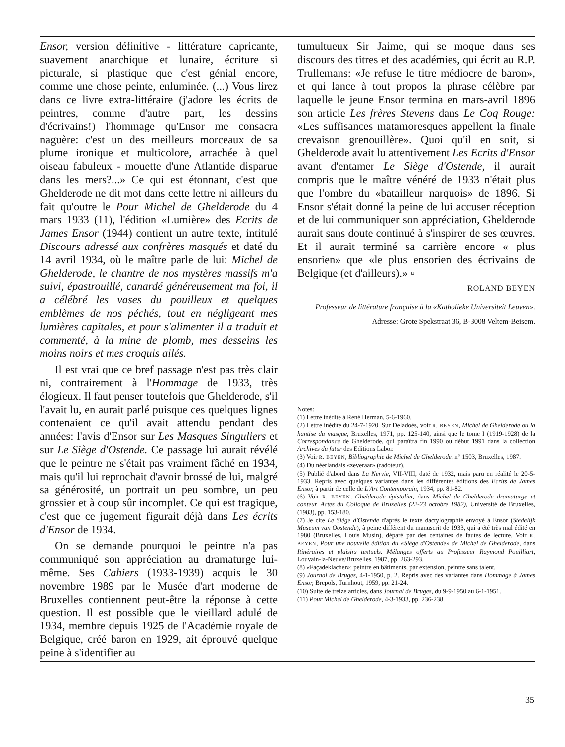Ensor, version définitive - littérature capricante, suavement anarchique et lunaire, écriture si picturale, si plastique que c'est génial encore, comme une chose peinte, enluminée. (...) Vous lirez dans ce livre extra-littéraire (j'adore les écrits de peintres, comme d'autre part, les dessins d'écrivains!) l'hommage qu'Ensor me consacra naguère: c'est un des meilleurs morceaux de sa plume ironique et multicolore, arrachée à quel oiseau fabuleux - mouette d'une Atlantide disparue dans les mers?...» Ce qui est étonnant, c'est que Ghelderode ne dit mot dans cette lettre ni ailleurs du fait qu'outre le Pour Michel de Ghelderode du 4 mars 1933 (11), l'édition «Lumière» des Ecrits de James Ensor (1944) contient un autre texte, intitulé Discours adressé aux confrères masqués et daté du 14 avril 1934, où le maître parle de lui: Michel de Ghelderode, le chantre de nos mystères massifs m'a suivi, épastrouillé, canardé généreusement ma foi, il a célébré les vases du pouilleux et quelques emblèmes de nos péchés, tout en négligeant mes lumières capitales, et pour s'alimenter il a traduit et commenté, à la mine de plomb, mes desseins les moins noirs et mes croquis ailés.
Il est vrai que ce bref passage n'est pas très clair ni, contrairement à l'Hommage de 1933, très élogieux. Il faut penser toutefois que Ghelderode, s'il l'avait lu, en aurait parlé puisque ces quelques lignes contenaient ce qu'il avait attendu pendant des années: l'avis d'Ensor sur Les Masques Singuliers et sur Le Siège d'Ostende. Ce passage lui aurait révélé que le peintre ne s'était pas vraiment fâché en 1934, mais qu'il lui reprochait d'avoir brossé de lui, malgré sa générosité, un portrait un peu sombre, un peu grossier et à coup sûr incomplet. Ce qui est tragique, c'est que ce jugement figurait déjà dans Les écrits d'Ensor de 1934.
On se demande pourquoi le peintre n'a pas communiqué son appréciation au dramaturge lui-même. Ses Cahiers (1933-1939) acquis le 30 novembre 1989 par le Musée d'art moderne de Bruxelles contiennent peut-être la réponse à cette question. Il est possible que le vieillard adulé de 1934, membre depuis 1925 de l'Académie royale de Belgique, créé baron en 1929, ait éprouvé quelque peine à s'identifier au
tumultueux Sir Jaime, qui se moque dans ses discours des titres et des académies, qui écrit au R.P. Trullemans: «Je refuse le titre médiocre de baron», et qui lance à tout propos la phrase célèbre par laquelle le jeune Ensor termina en mars-avril 1896 son article Les frères Stevens dans Le Coq Rouge: «Les suffisances matamoresques appellent la finale crevaison grenouillère». Quoi qu'il en soit, si Ghelderode avait lu attentivement Les Ecrits d'Ensor avant d'entamer Le Siège d'Ostende, il aurait compris que le maître vénéré de 1933 n'était plus que l'ombre du «batailleur narquois» de 1896. Si Ensor s'était donné la peine de lui accuser réception et de lui communiquer son appréciation, Ghelderode aurait sans doute continué à s'inspirer de ses œuvres. Et il aurait terminé sa carrière encore « plus ensorien» que «le plus ensorien des écrivains de Belgique (et d'ailleurs).» ▫
ROLAND BEYEN
Professeur de littérature française à la «Katholieke Universiteit Leuven».
Adresse: Grote Spekstraat 36, B-3008 Veltem-Beisem.
Notes:
(1) Lettre inédite à René Herman, 5-6-1960.
(2) Lettre inédite du 24-7-1920. Sur Deladoès, voir R. BEYEN, Michel de Ghelderode ou la hantise du masque, Bruxelles, 1971, pp. 125-140, ainsi que le tome I (1919-1928) de la Correspondance de Ghelderode, qui paraîtra fin 1990 ou début 1991 dans la collection Archives du futur des Editions Labor.
(3) Voir R. BEYEN, Bibliographie de Michel de Ghelderode, n° 1503, Bruxelles, 1987.
(4) Du néerlandais «zeveraar» (radoteur).
(5) Publié d'abord dans La Nervie, VII-VIII, daté de 1932, mais paru en réalité le 20-5-1933. Repris avec quelques variantes dans les différentes éditions des Ecrits de James Ensor, à partir de celle de L'Art Contemporain, 1934, pp. 81-82.
(6) Voir R. BEYEN, Ghelderode épistolier, dans Michel de Ghelderode dramaturge et conteur. Actes du Colloque de Bruxelles (22-23 octobre 1982), Université de Bruxelles, (1983), pp. 153-180.
(7) Je cite Le Siège d'Ostende d'après le texte dactylographié envoyé à Ensor (Stedelijk Museum van Oostende), à peine différent du manuscrit de 1933, qui a été très mal édité en 1980 (Bruxelles, Louis Musin), déparé par des centaines de fautes de lecture. Voir R. BEYEN, Pour une nouvelle édition du «Siège d'Ostende» de Michel de Ghelderode, dans Itinéraires et plaisirs textuels. Mélanges offerts au Professeur Raymond Pouilliart, Louvain-la-Neuve/Bruxelles, 1987, pp. 263-293.
(8) «Façadeklacher»: peintre en bâtiments, par extension, peintre sans talent.
(9) Journal de Bruges, 4-1-1950, p. 2. Repris avec des variantes dans Hommage à James Ensor, Brepols, Turnhout, 1959, pp. 21-24.
(10) Suite de treize articles, dans Journal de Bruges, du 9-9-1950 au 6-1-1951.
(11) Pour Michel de Ghelderode, 4-3-1933, pp. 236-238.
35